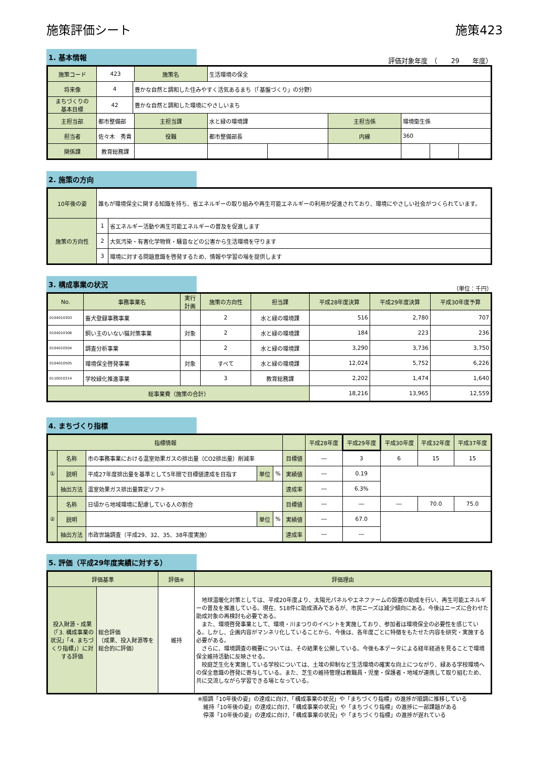施策評価シート 施策423
1. 基本情報
評価対象年度　（　　29　　年度）
| 施策コード | 423 | | 施策名 | 生活環境の保全 | | | | | |
| 将来像 | 4 | 豊かな自然と調和した住みやすく活気あるまち（「基盤づくり」の分野） | | | | | | | |
| まちづくりの 基本目標 | 42 | 豊かな自然と調和した環境にやさしいまち | | | | | | | |
| 主担当部 | 都市整備部 | | 主担当課 | 水と緑の環境課 | | 主担当係 | 環境衛生係 | | |
| 担当者 | 佐々木 秀貴 | | 役職 | 都市整備部長 | | 内線 | 360 | | |
| 関係課 | 教育総務課 | | | | | | | | |
2. 施策の方向
| 10年後の姿 | 誰もが環境保全に関する知識を持ち、省エネルギーの取り組みや再生可能エネルギーの利用が促進されており、環境にやさしい社会がつくられています。 | |
| 施策の方向性 | 1 | 省エネルギー活動や再生可能エネルギーの普及を促進します |
| | 2 | 大気汚染・有害化学物質・騒音などの公害から生活環境を守ります |
| | 3 | 環境に対する問題意識を啓発するため、情報や学習の場を提供します |
3. 構成事業の状況
（単位：千円）
| No. | 事務事業名 | 実行 計画 | 施策の方向性 | 担当課 | 平成28年度決算 | 平成29年度決算 | 平成30年度予算 |
| --- | --- | --- | --- | --- | --- | --- | --- |
| 0104010303 | 畜犬登録事務事業 | | 2 | 水と緑の環境課 | 516 | 2,780 | 707 |
| 0104010306 | 飼い主のいない猫対策事業 | 対象 | 2 | 水と緑の環境課 | 184 | 223 | 236 |
| 0104010504 | 調査分析事業 | | 2 | 水と緑の環境課 | 3,290 | 3,736 | 3,750 |
| 0104010505 | 環境保全啓発事業 | 対象 | すべて | 水と緑の環境課 | 12,024 | 5,752 | 6,226 |
| 0110010314 | 学校緑化推進事業 | | 3 | 教育総務課 | 2,202 | 1,474 | 1,640 |
| 総事業費（施策の合計） | | | | | 18,216 | 13,965 | 12,559 |
4. まちづくり指標
| 指標情報 | | | | | | 平成28年度 | 平成29年度 | 平成30年度 | 平成32年度 | 平成37年度 |
| --- | --- | --- | --- | --- | --- | --- | --- | --- | --- | --- |
| ① | 名称 | 市の事務事業における温室効果ガスの排出量（CO2排出量）削減率 | | | 目標値 | ― | 3 | 6 | 15 | 15 |
| | 説明 | 平成27年度排出量を基準として5年間で目標値達成を目指す | 単位 | % | 実績値 | ― | 0.19 | | | |
| | 抽出方法 | 温室効果ガス排出量算定ソフト | | | 達成率 | ― | 6.3% | | | |
| ② | 名称 | 日頃から地域環境に配慮している人の割合 | | | 目標値 | ― | ― | ― | 70.0 | 75.0 |
| | 説明 | | 単位 | % | 実績値 | ― | 67.0 | | | |
| | 抽出方法 | 市政世論調査（平成29、32、35、38年度実施） | | | 達成率 | ― | ― | | | |
5. 評価（平成29年度実績に対する）
| 評価基準 | | 評価※ | 評価理由 |
| --- | --- | --- | --- |
| 投入財源・成果（「3. 構成事業の状況」「4. まちづくり指標」）に対する評価 | 総合評価 （成果、投入財源等を総合的に評価） | 維持 | 地球温暖化対策としては、平成20年度より、太陽光パネルやエネファームの設置の助成を行い、再生可能エネルギーの普及を推進している。現在、518件に助成済みであるが、市民ニーズは減少傾向にある。今後はニーズに合わせた助成対象の再検討も必要である。 また、環境啓発事業として、環境・川まつりのイベントを実施しており、参加者は環境保全の必要性を感じている。しかし、企画内容がマンネリ化していることから、今後は、各年度ごとに特徴をもたせた内容を研究・実施する必要がある。 さらに、環境調査の概要については、その結果を公開している。今後も本データによる経年経過を見ることで環境保全維持活動に反映させる。 校庭芝生化を実施している学校については、土埃の抑制など生活環境の確実な向上につながり、緑ある学校環境への保全意識の啓発に寄与している。また、芝生の維持管理は教職員・児童・保護者・地域が連携して取り組むため、共に交流しながら学習できる場となっている。 |
※順調「10年後の姿」の達成に向け、「構成事業の状況」や「まちづくり指標」の進捗が順調に推移している
　維持「10年後の姿」の達成に向け、「構成事業の状況」や「まちづくり指標」の進捗に一部課題がある
　停滞「10年後の姿」の達成に向け、「構成事業の状況」や「まちづくり指標」の進捗が遅れている